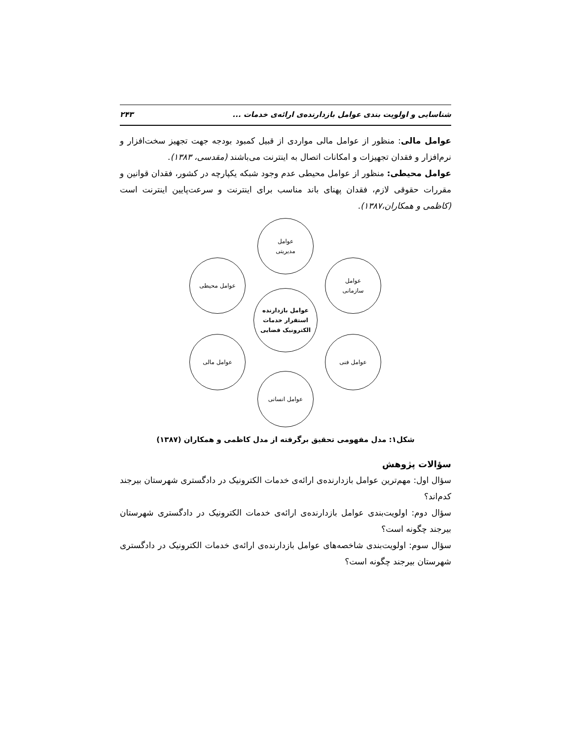شناسایی و اولویت بندی عوامل بازدارنده‌ی ارائه‌ی خدمات ... ۲۴۳
عوامل مالی: منظور از عوامل مالی مواردی از قبیل کمبود بودجه جهت تجهیز سخت‌افزار و نرم‌افزار و فقدان تجهیزات و امکانات اتصال به اینترنت می‌باشند (مقدسی، ۱۳۸۳).
عوامل محیطی: منظور از عوامل محیطی عدم وجود شبکه یکپارچه در کشور، فقدان قوانین و مقررات حقوقی لازم، فقدان پهنای باند مناسب برای اینترنت و سرعت‌پایین اینترنت است (کاظمی و همکاران،۱۳۸۷).
عوامل
مدیریتی
عوامل
سازمانی
عوامل فنی
عوامل انسانی
عوامل مالی
عوامل محیطی
عوامل بازدارنده
استقرار خدمات
الکترونیک قضایی
شکل۱: مدل مفهومی تحقیق برگرفته از مدل کاظمی و همکاران (۱۳۸۷)
سؤالات پژوهش
سؤال اول: مهم‌ترین عوامل بازدارنده‌ی ارائه‌ی خدمات الکترونیک در دادگستری شهرستان بیرجند کدم‌اند؟
سؤال دوم: اولویت‌بندی عوامل بازدارنده‌ی ارائه‌ی خدمات الکترونیک در دادگستری شهرستان بیرجند چگونه است؟
سؤال سوم: اولویت‌بندی شاخصه‌های عوامل بازدارنده‌ی ارائه‌ی خدمات الکترونیک در دادگستری شهرستان بیرجند چگونه است؟